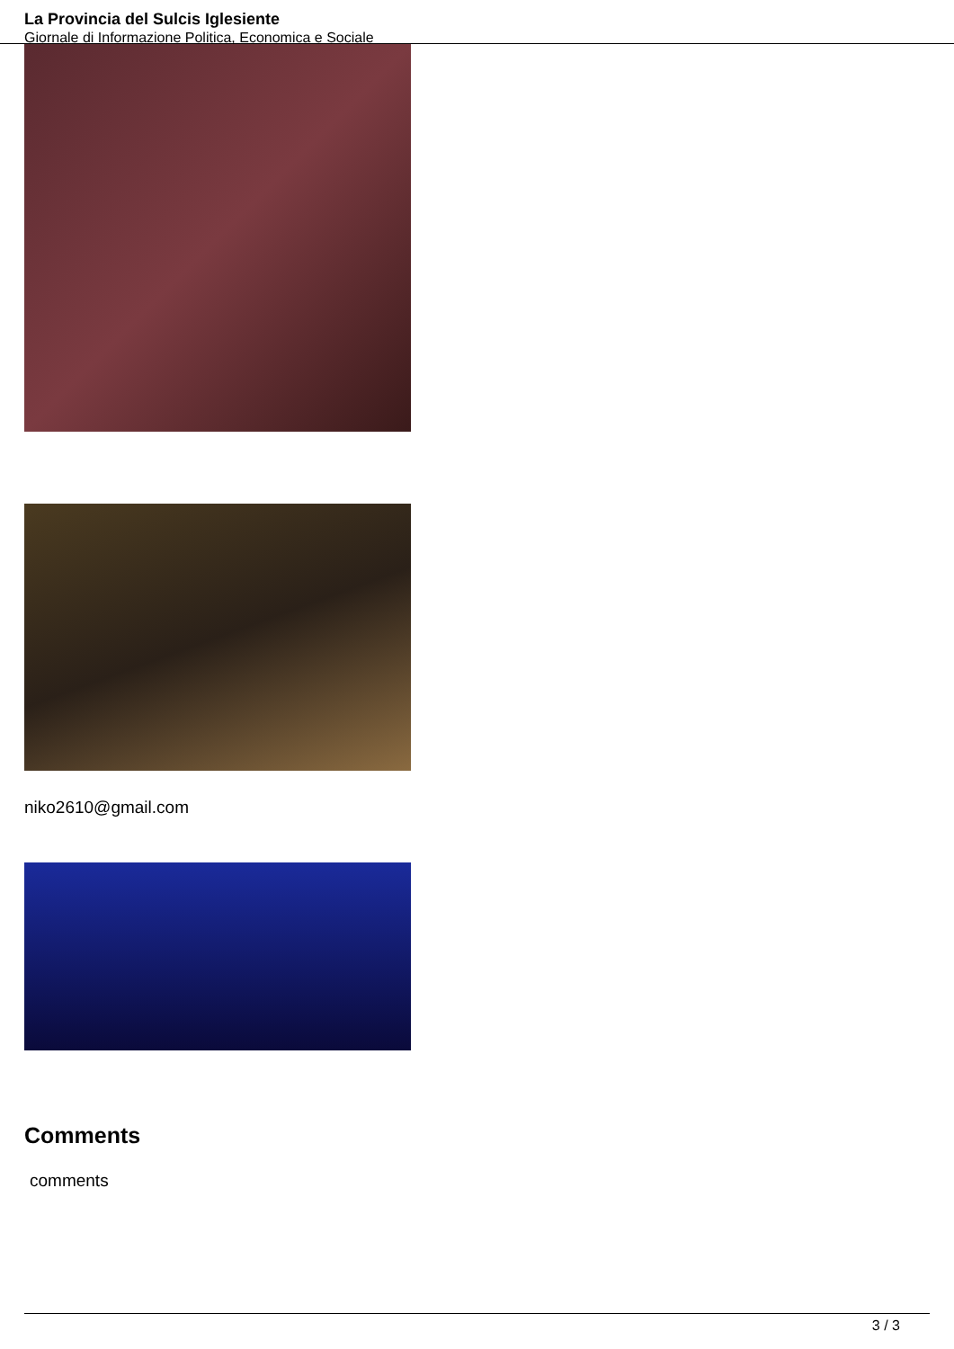La Provincia del Sulcis Iglesiente
Giornale di Informazione Politica, Economica e Sociale
niko2610@gmail.com
Comments
comments
3 / 3